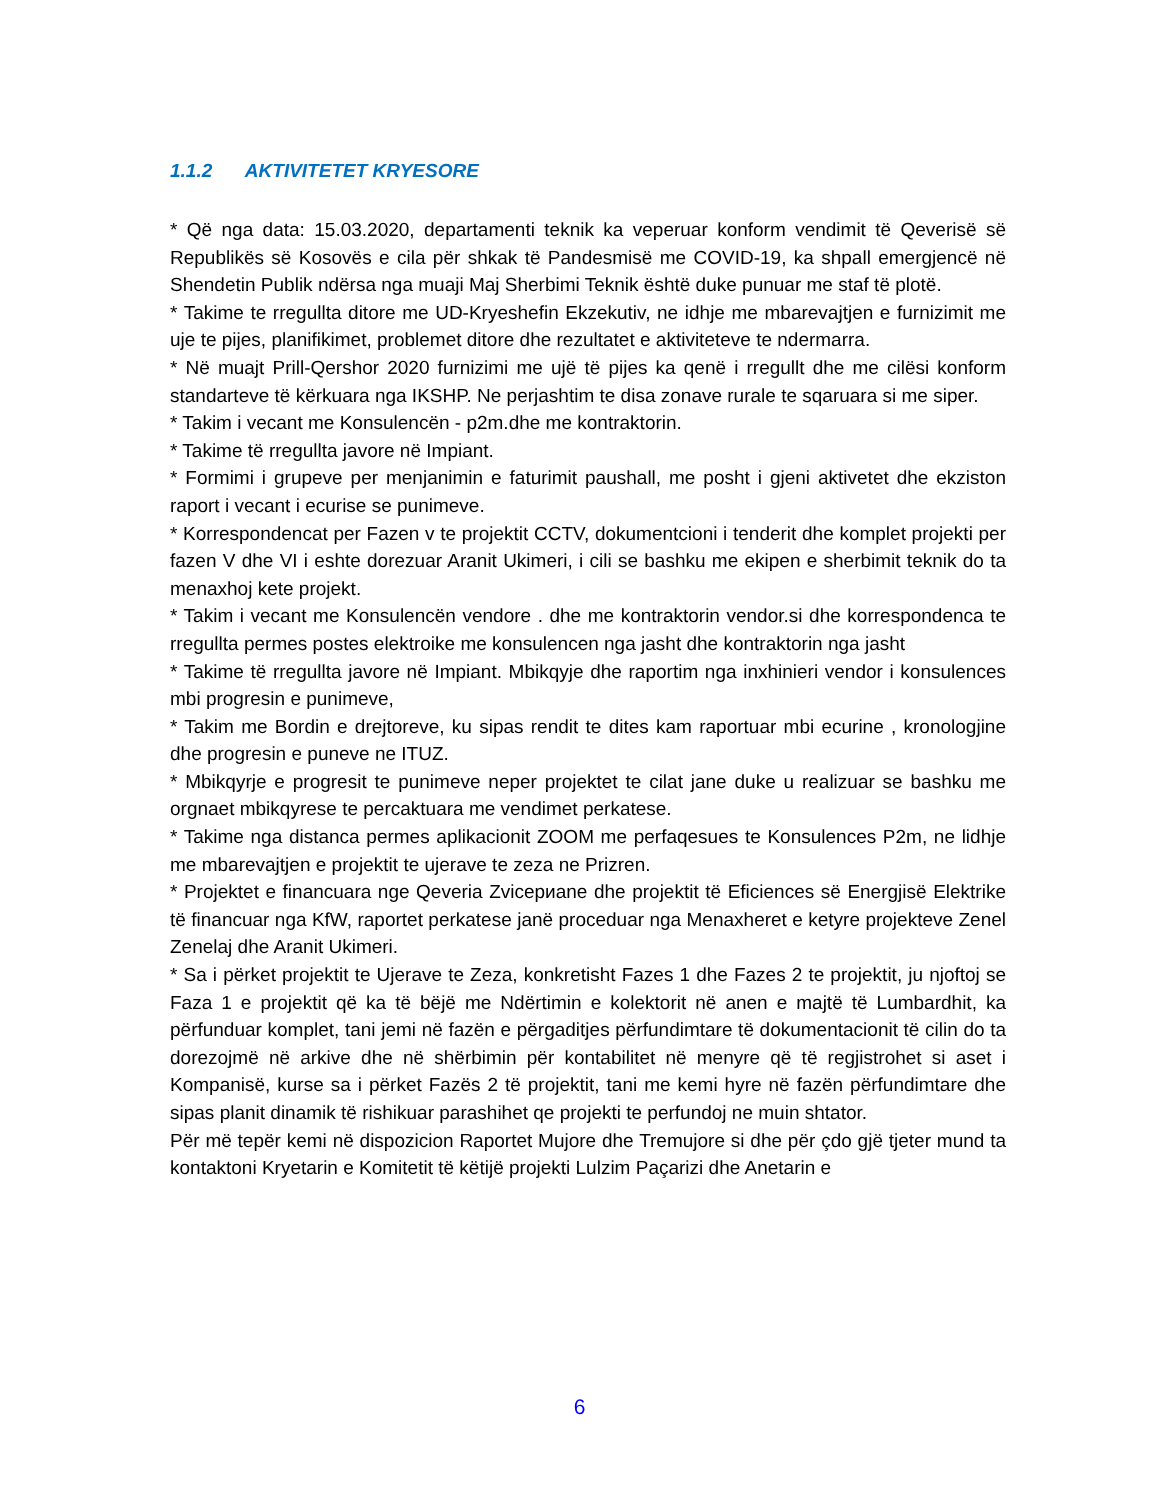1.1.2 AKTIVITETET KRYESORE
* Që nga data: 15.03.2020, departamenti teknik ka veperuar konform vendimit të Qeverisë së Republikës së Kosovës e cila për shkak të Pandesmisë me COVID-19, ka shpall emergjencë në Shendetin Publik ndërsa nga muaji Maj Sherbimi Teknik është duke punuar me staf të plotë.
* Takime te rregullta ditore me UD-Kryeshefin Ekzekutiv, ne idhje me mbarevajtjen e furnizimit me uje te pijes, planifikimet, problemet ditore dhe rezultatet e aktiviteteve te ndermarra.
* Në muajt Prill-Qershor 2020 furnizimi me ujë të pijes ka qenë i rregullt dhe me cilësi konform standarteve të kërkuara nga IKSHP. Ne perjashtim te disa zonave rurale te sqaruara si me siper.
* Takim i vecant me Konsulencën - p2m.dhe me kontraktorin.
* Takime të rregullta javore në Impiant.
* Formimi i grupeve per menjanimin e faturimit paushall, me posht i gjeni aktivetet dhe ekziston raport i vecant i ecurise se punimeve.
* Korrespondencat per Fazen v te projektit CCTV, dokumentcioni i tenderit dhe komplet projekti per fazen V dhe VI i eshte dorezuar Aranit Ukimeri, i cili se bashku me ekipen e sherbimit teknik do ta menaxhoj kete projekt.
* Takim i vecant me Konsulencën vendore . dhe me kontraktorin vendor.si dhe korrespondenca te rregullta permes postes elektroike me konsulencen nga jasht dhe kontraktorin nga jasht
* Takime të rregullta javore në Impiant. Mbikqyje dhe raportim nga inxhinieri vendor i konsulences mbi progresin e punimeve,
* Takim me Bordin e drejtoreve, ku sipas rendit te dites kam raportuar mbi ecurine , kronologjine dhe progresin e puneve ne ITUZ.
* Mbikqyrje e progresit te punimeve neper projektet te cilat jane duke u realizuar se bashku me orgnaet mbikqyrese te percaktuara me vendimet perkatese.
* Takime nga distanca permes aplikacionit ZOOM me perfaqesues te Konsulences P2m, ne lidhje me mbarevajtjen e projektit te ujerave te zeza ne Prizren.
* Projektet e financuara nge Qeveria Zvicериane dhe projektit të Eficiences së Energjisë Elektrike të financuar nga KfW, raportet perkatese janë proceduar nga Menaxheret e ketyre projekteve Zenel Zenelaj dhe Aranit Ukimeri.
* Sa i përket projektit te Ujerave te Zeza, konkretisht Fazes 1 dhe Fazes 2 te projektit, ju njoftoj se Faza 1 e projektit që ka të bëjë me Ndërtimin e kolektorit në anen e majtë të Lumbardhit, ka përfunduar komplet, tani jemi në fazën e përgaditjes përfundimtare të dokumentacionit të cilin do ta dorezojmë në arkive dhe në shërbimin për kontabilitet në menyre që të regjistrohet si aset i Kompanisë, kurse sa i përket Fazës 2 të projektit, tani me kemi hyre në fazën përfundimtare dhe sipas planit dinamik të rishikuar parashihet qe projekti te perfundoj ne muin shtator.
Për më tepër kemi në dispozicion Raportet Mujore dhe Tremujore si dhe për çdo gjë tjeter mund ta kontaktoni Kryetarin e Komitetit të këtijë projekti Lulzim Paçarizi dhe Anetarin e
6